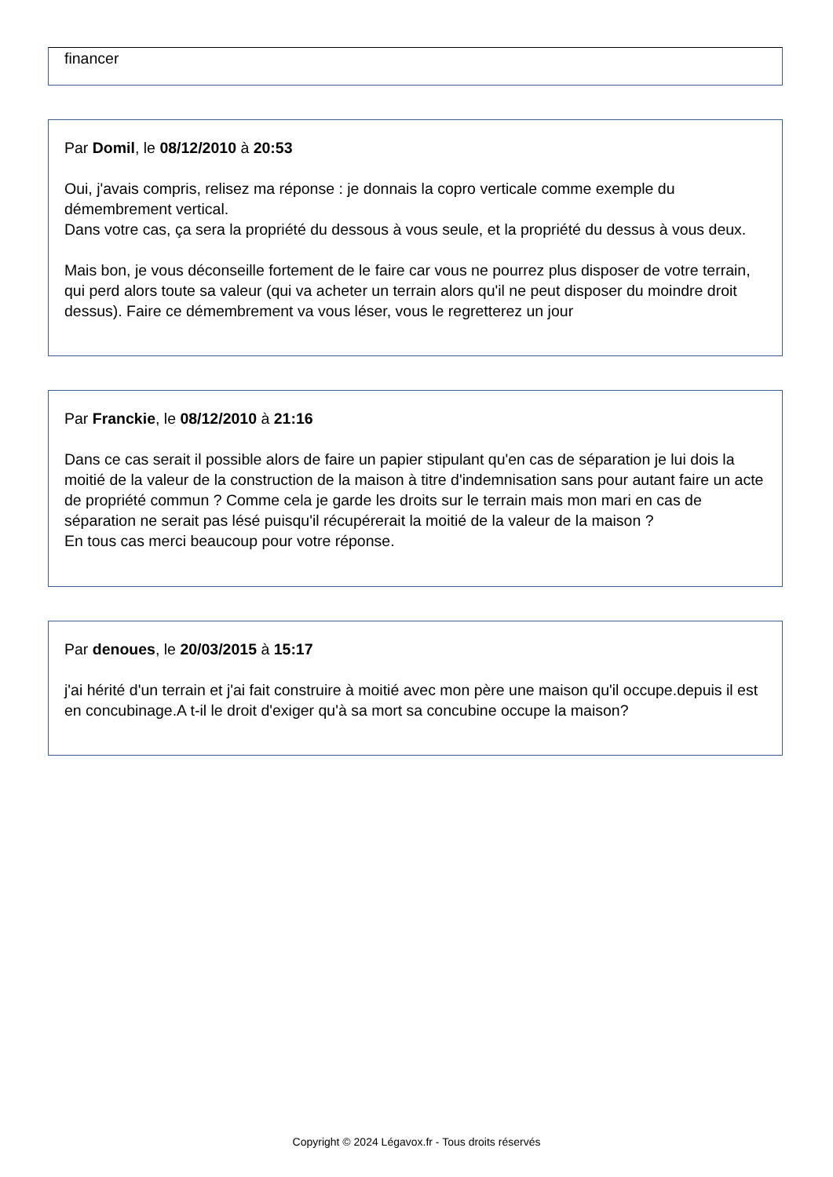financer
Par Domil, le 08/12/2010 à 20:53
Oui, j'avais compris, relisez ma réponse : je donnais la copro verticale comme exemple du démembrement vertical.
Dans votre cas, ça sera la propriété du dessous à vous seule, et la propriété du dessus à vous deux.
Mais bon, je vous déconseille fortement de le faire car vous ne pourrez plus disposer de votre terrain, qui perd alors toute sa valeur (qui va acheter un terrain alors qu'il ne peut disposer du moindre droit dessus). Faire ce démembrement va vous léser, vous le regretterez un jour
Par Franckie, le 08/12/2010 à 21:16
Dans ce cas serait il possible alors de faire un papier stipulant qu'en cas de séparation je lui dois la moitié de la valeur de la construction de la maison à titre d'indemnisation sans pour autant faire un acte de propriété commun ? Comme cela je garde les droits sur le terrain mais mon mari en cas de séparation ne serait pas lésé puisqu'il récupérerait la moitié de la valeur de la maison ?
En tous cas merci beaucoup pour votre réponse.
Par denoues, le 20/03/2015 à 15:17
j'ai hérité d'un terrain et j'ai fait construire à moitié avec mon père une maison qu'il occupe.depuis il est en concubinage.A t-il le droit d'exiger qu'à sa mort sa concubine occupe la maison?
Copyright © 2024 Légavox.fr - Tous droits réservés